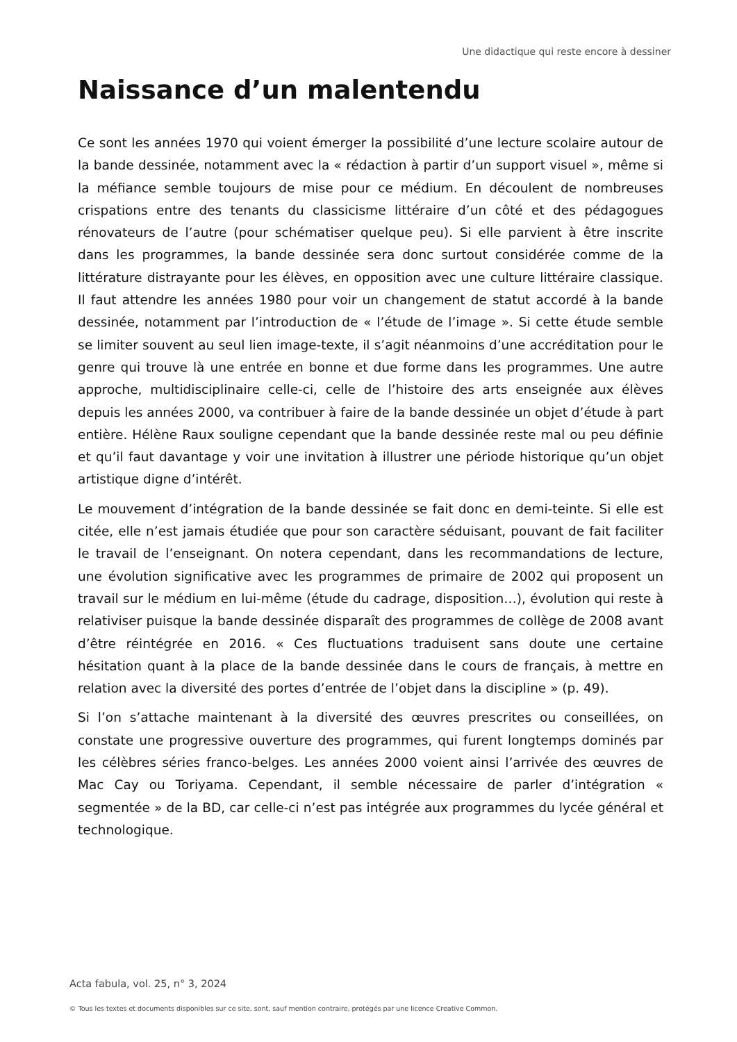Une didactique qui reste encore à dessiner
Naissance d’un malentendu
Ce sont les années 1970 qui voient émerger la possibilité d’une lecture scolaire autour de la bande dessinée, notamment avec la « rédaction à partir d’un support visuel », même si la méfiance semble toujours de mise pour ce médium. En découlent de nombreuses crispations entre des tenants du classicisme littéraire d’un côté et des pédagogues rénovateurs de l’autre (pour schématiser quelque peu). Si elle parvient à être inscrite dans les programmes, la bande dessinée sera donc surtout considérée comme de la littérature distrayante pour les élèves, en opposition avec une culture littéraire classique. Il faut attendre les années 1980 pour voir un changement de statut accordé à la bande dessinée, notamment par l’introduction de « l’étude de l’image ». Si cette étude semble se limiter souvent au seul lien image-texte, il s’agit néanmoins d’une accréditation pour le genre qui trouve là une entrée en bonne et due forme dans les programmes. Une autre approche, multidisciplinaire celle-ci, celle de l’histoire des arts enseignée aux élèves depuis les années 2000, va contribuer à faire de la bande dessinée un objet d’étude à part entière. Hélène Raux souligne cependant que la bande dessinée reste mal ou peu définie et qu’il faut davantage y voir une invitation à illustrer une période historique qu’un objet artistique digne d’intérêt.
Le mouvement d’intégration de la bande dessinée se fait donc en demi-teinte. Si elle est citée, elle n’est jamais étudiée que pour son caractère séduisant, pouvant de fait faciliter le travail de l’enseignant. On notera cependant, dans les recommandations de lecture, une évolution significative avec les programmes de primaire de 2002 qui proposent un travail sur le médium en lui-même (étude du cadrage, disposition…), évolution qui reste à relativiser puisque la bande dessinée disparaît des programmes de collège de 2008 avant d’être réintégrée en 2016. « Ces fluctuations traduisent sans doute une certaine hésitation quant à la place de la bande dessinée dans le cours de français, à mettre en relation avec la diversité des portes d’entrée de l’objet dans la discipline » (p. 49).
Si l’on s’attache maintenant à la diversité des œuvres prescrites ou conseillées, on constate une progressive ouverture des programmes, qui furent longtemps dominés par les célèbres séries franco-belges. Les années 2000 voient ainsi l’arrivée des œuvres de Mac Cay ou Toriyama. Cependant, il semble nécessaire de parler d’intégration « segmentée » de la BD, car celle-ci n’est pas intégrée aux programmes du lycée général et technologique.
Acta fabula, vol. 25, n° 3, 2024
© Tous les textes et documents disponibles sur ce site, sont, sauf mention contraire, protégés par une licence Creative Common.